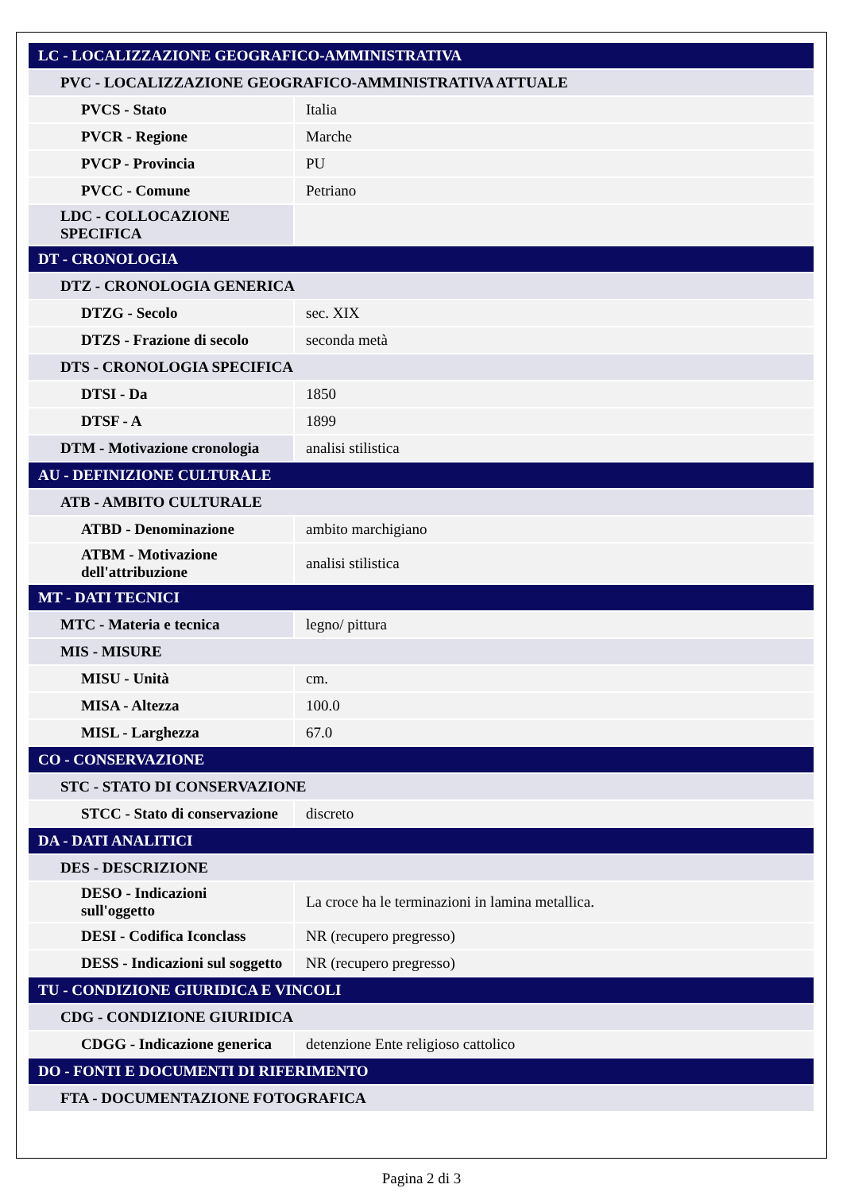| LC - LOCALIZZAZIONE GEOGRAFICO-AMMINISTRATIVA | |
| PVC - LOCALIZZAZIONE GEOGRAFICO-AMMINISTRATIVA ATTUALE | |
| PVCS - Stato | Italia |
| PVCR - Regione | Marche |
| PVCP - Provincia | PU |
| PVCC - Comune | Petriano |
| LDC - COLLOCAZIONE SPECIFICA | |
| DT - CRONOLOGIA | |
| DTZ - CRONOLOGIA GENERICA | |
| DTZG - Secolo | sec. XIX |
| DTZS - Frazione di secolo | seconda metà |
| DTS - CRONOLOGIA SPECIFICA | |
| DTSI - Da | 1850 |
| DTSF - A | 1899 |
| DTM - Motivazione cronologia | analisi stilistica |
| AU - DEFINIZIONE CULTURALE | |
| ATB - AMBITO CULTURALE | |
| ATBD - Denominazione | ambito marchigiano |
| ATBM - Motivazione dell'attribuzione | analisi stilistica |
| MT - DATI TECNICI | |
| MTC - Materia e tecnica | legno/ pittura |
| MIS - MISURE | |
| MISU - Unità | cm. |
| MISA - Altezza | 100.0 |
| MISL - Larghezza | 67.0 |
| CO - CONSERVAZIONE | |
| STC - STATO DI CONSERVAZIONE | |
| STCC - Stato di conservazione | discreto |
| DA - DATI ANALITICI | |
| DES - DESCRIZIONE | |
| DESO - Indicazioni sull'oggetto | La croce ha le terminazioni in lamina metallica. |
| DESI - Codifica Iconclass | NR (recupero pregresso) |
| DESS - Indicazioni sul soggetto | NR (recupero pregresso) |
| TU - CONDIZIONE GIURIDICA E VINCOLI | |
| CDG - CONDIZIONE GIURIDICA | |
| CDGG - Indicazione generica | detenzione Ente religioso cattolico |
| DO - FONTI E DOCUMENTI DI RIFERIMENTO | |
| FTA - DOCUMENTAZIONE FOTOGRAFICA | |
Pagina 2 di 3